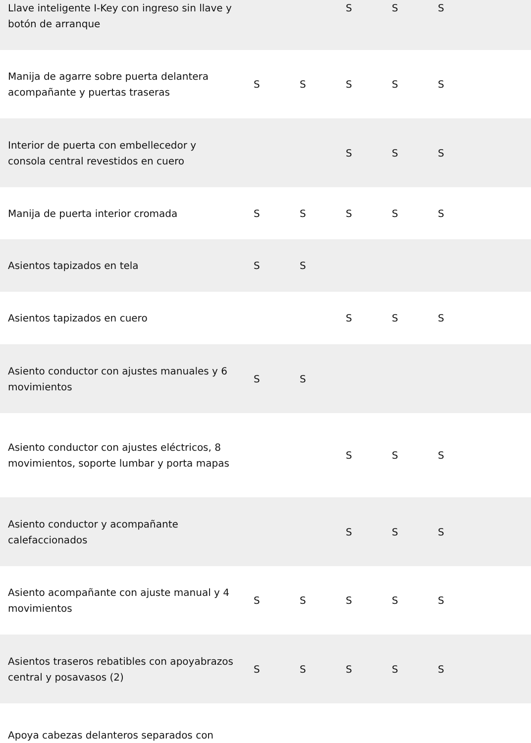| Llave inteligente I-Key con ingreso sin llave y botón de arranque | | | S | S | S | |
| Manija de agarre sobre puerta delantera acompañante y puertas traseras | S | S | S | S | S | |
| Interior de puerta con embellecedor y consola central revestidos en cuero | | | S | S | S | |
| Manija de puerta interior cromada | S | S | S | S | S | |
| Asientos tapizados en tela | S | S | | | | |
| Asientos tapizados en cuero | | | S | S | S | |
| Asiento conductor con ajustes manuales y 6 movimientos | S | S | | | | |
| Asiento conductor con ajustes eléctricos, 8 movimientos, soporte lumbar y porta mapas | | | S | S | S | |
| Asiento conductor y acompañante calefaccionados | | | S | S | S | |
| Asiento acompañante con ajuste manual y 4 movimientos | S | S | S | S | S | |
| Asientos traseros rebatibles con apoyabrazos central y posavasos (2) | S | S | S | S | S | |
| Apoya cabezas delanteros separados con | | | | | | |